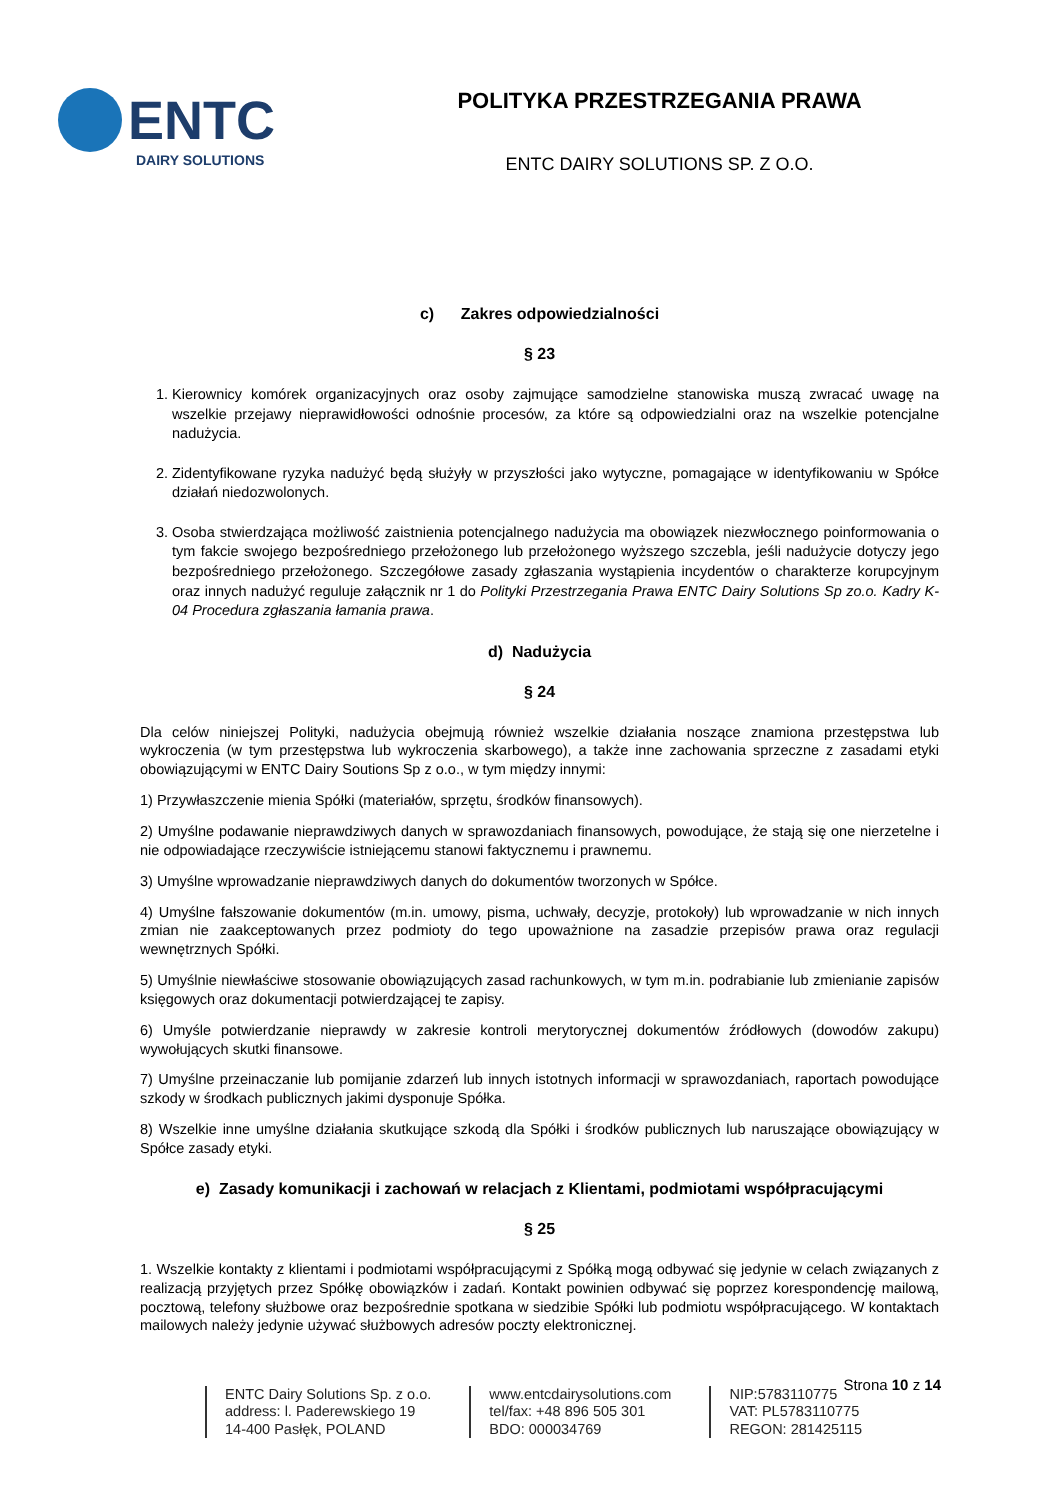ENTC
DAIRY SOLUTIONS
POLITYKA PRZESTRZEGANIA PRAWA
ENTC DAIRY SOLUTIONS SP. Z O.O.
c) Zakres odpowiedzialności
§ 23
1. Kierownicy komórek organizacyjnych oraz osoby zajmujące samodzielne stanowiska muszą zwracać uwagę na wszelkie przejawy nieprawidłowości odnośnie procesów, za które są odpowiedzialni oraz na wszelkie potencjalne nadużycia.
2. Zidentyfikowane ryzyka nadużyć będą służyły w przyszłości jako wytyczne, pomagające w identyfikowaniu w Spółce działań niedozwolonych.
3. Osoba stwierdzająca możliwość zaistnienia potencjalnego nadużycia ma obowiązek niezwłocznego poinformowania o tym fakcie swojego bezpośredniego przełożonego lub przełożonego wyższego szczebla, jeśli nadużycie dotyczy jego bezpośredniego przełożonego. Szczegółowe zasady zgłaszania wystąpienia incydentów o charakterze korupcyjnym oraz innych nadużyć reguluje załącznik nr 1 do Polityki Przestrzegania Prawa ENTC Dairy Solutions Sp zo.o. Kadry K-04 Procedura zgłaszania łamania prawa.
d) Nadużycia
§ 24
Dla celów niniejszej Polityki, nadużycia obejmują również wszelkie działania noszące znamiona przestępstwa lub wykroczenia (w tym przestępstwa lub wykroczenia skarbowego), a także inne zachowania sprzeczne z zasadami etyki obowiązującymi w ENTC Dairy Soutions Sp z o.o., w tym między innymi:
1) Przywłaszczenie mienia Spółki (materiałów, sprzętu, środków finansowych).
2) Umyślne podawanie nieprawdziwych danych w sprawozdaniach finansowych, powodujące, że stają się one nierzetelne i nie odpowiadające rzeczywiście istniejącemu stanowi faktycznemu i prawnemu.
3) Umyślne wprowadzanie nieprawdziwych danych do dokumentów tworzonych w Spółce.
4) Umyślne fałszowanie dokumentów (m.in. umowy, pisma, uchwały, decyzje, protokoły) lub wprowadzanie w nich innych zmian nie zaakceptowanych przez podmioty do tego upoważnione na zasadzie przepisów prawa oraz regulacji wewnętrznych Spółki.
5) Umyślnie niewłaściwe stosowanie obowiązujących zasad rachunkowych, w tym m.in. podrabianie lub zmienianie zapisów księgowych oraz dokumentacji potwierdzającej te zapisy.
6) Umyśle potwierdzanie nieprawdy w zakresie kontroli merytorycznej dokumentów źródłowych (dowodów zakupu) wywołujących skutki finansowe.
7) Umyślne przeinaczanie lub pomijanie zdarzeń lub innych istotnych informacji w sprawozdaniach, raportach powodujące szkody w środkach publicznych jakimi dysponuje Spółka.
8) Wszelkie inne umyślne działania skutkujące szkodą dla Spółki i środków publicznych lub naruszające obowiązujący w Spółce zasady etyki.
e) Zasady komunikacji i zachowań w relacjach z Klientami, podmiotami współpracującymi
§ 25
1. Wszelkie kontakty z klientami i podmiotami współpracującymi z Spółką mogą odbywać się jedynie w celach związanych z realizacją przyjętych przez Spółkę obowiązków i zadań. Kontakt powinien odbywać się poprzez korespondencję mailową, pocztową, telefony służbowe oraz bezpośrednie spotkana w siedzibie Spółki lub podmiotu współpracującego. W kontaktach mailowych należy jedynie używać służbowych adresów poczty elektronicznej.
Strona 10 z 14
ENTC Dairy Solutions Sp. z o.o.
address: l. Paderewskiego 19
14-400 Pasłęk, POLAND
www.entcdairysolutions.com
tel/fax: +48 896 505 301
BDO: 000034769
NIP:5783110775
VAT: PL5783110775
REGON: 281425115